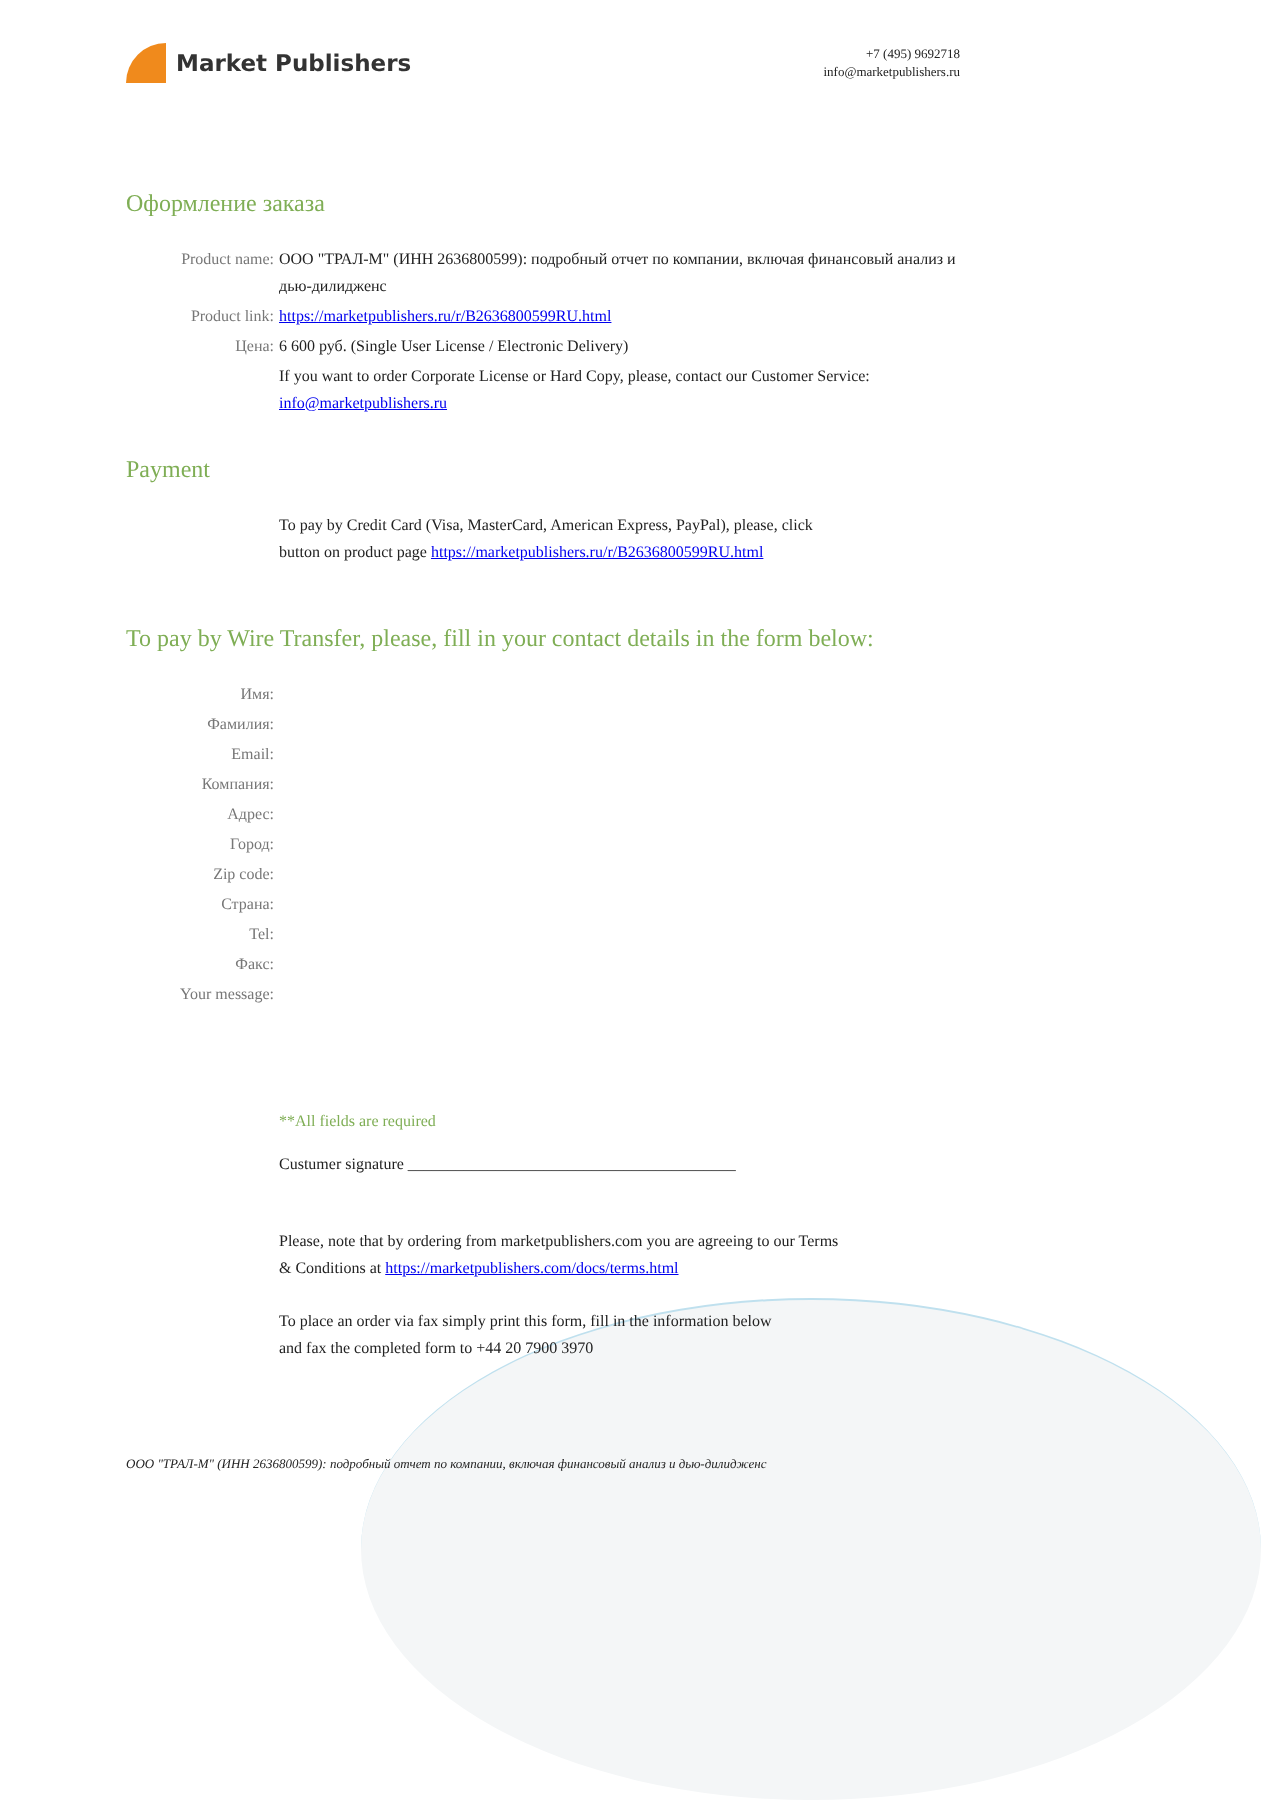Market Publishers
+7 (495) 9692718
info@marketpublishers.ru
Оформление заказа
Product name: ООО "ТРАЛ-М" (ИНН 2636800599): подробный отчет по компании, включая финансовый анализ и дью-дилидженс
Product link: https://marketpublishers.ru/r/B2636800599RU.html
Цена: 6 600 руб. (Single User License / Electronic Delivery)
If you want to order Corporate License or Hard Copy, please, contact our Customer Service:
info@marketpublishers.ru
Payment
To pay by Credit Card (Visa, MasterCard, American Express, PayPal), please, click
button on product page https://marketpublishers.ru/r/B2636800599RU.html
To pay by Wire Transfer, please, fill in your contact details in the form below:
Имя:
Фамилия:
Email:
Компания:
Адрес:
Город:
Zip code:
Страна:
Tel:
Факс:
Your message:
**All fields are required
Custumer signature _________________________________________
Please, note that by ordering from marketpublishers.com you are agreeing to our Terms
& Conditions at https://marketpublishers.com/docs/terms.html
To place an order via fax simply print this form, fill in the information below
and fax the completed form to +44 20 7900 3970
ООО "ТРАЛ-М" (ИНН 2636800599): подробный отчет по компании, включая финансовый анализ и дью-дилидженс